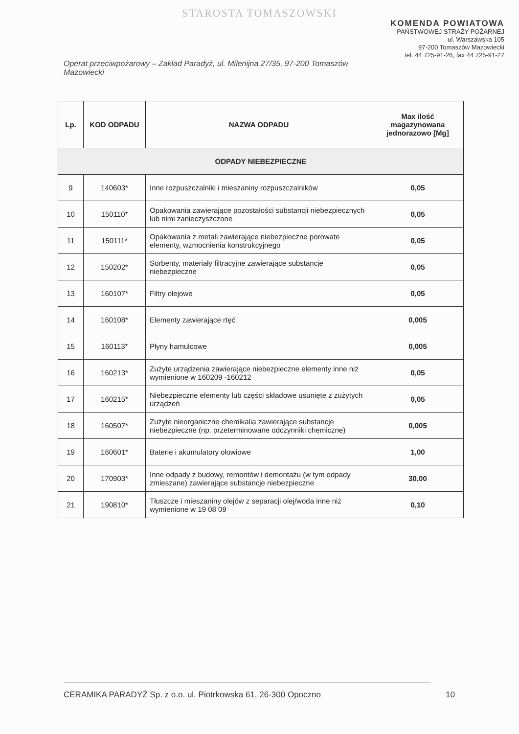STAROSTA TOMASZOWSKI
KOMENDA POWIATOWA
PAŃSTWOWEJ STRAŻY POŻARNEJ
ul. Warszawska 105
97-200 Tomaszów Mazowiecki
tel. 44 725-91-26, fax 44 725-91-27
Operat przeciwpożarowy – Zakład Paradyż, ul. Milenijna 27/35, 97-200 Tomaszów Mazowiecki
| Lp. | KOD ODPADU | NAZWA ODPADU | Max ilość magazynowana jednorazowo [Mg] |
| --- | --- | --- | --- |
| ODPADY NIEBEZPIECZNE | | | |
| 9 | 140603* | Inne rozpuszczalniki i mieszaniny rozpuszczalników | 0,05 |
| 10 | 150110* | Opakowania zawierające pozostałości substancji niebezpiecznych lub nimi zanieczyszczone | 0,05 |
| 11 | 150111* | Opakowania z metali zawierające niebezpieczne porowate elementy, wzmocnienia konstrukcyjnego | 0,05 |
| 12 | 150202* | Sorbenty, materiały filtracyjne zawierające substancje niebezpieczne | 0,05 |
| 13 | 160107* | Filtry olejowe | 0,05 |
| 14 | 160108* | Elementy zawierające rtęć | 0,005 |
| 15 | 160113* | Płyny hamulcowe | 0,005 |
| 16 | 160213* | Zużyte urządzenia zawierające niebezpieczne elementy inne niż wymienione w 160209 -160212 | 0,05 |
| 17 | 160215* | Niebezpieczne elementy lub części składowe usunięte z zużytych urządzeń | 0,05 |
| 18 | 160507* | Zużyte nieorganiczne chemikalia zawierające substancje niebezpieczne (np. przeterminowane odczynniki chemiczne) | 0,005 |
| 19 | 160601* | Baterie i akumulatory ołowiowe | 1,00 |
| 20 | 170903* | Inne odpady z budowy, remontów i demontażu (w tym odpady zmieszane) zawierające substancje niebezpieczne | 30,00 |
| 21 | 190810* | Tłuszcze i mieszaniny olejów z separacji olej/woda inne niż wymienione w 19 08 09 | 0,10 |
CERAMIKA PARADYŻ Sp. z o.o. ul. Piotrkowska 61, 26-300 Opoczno 10